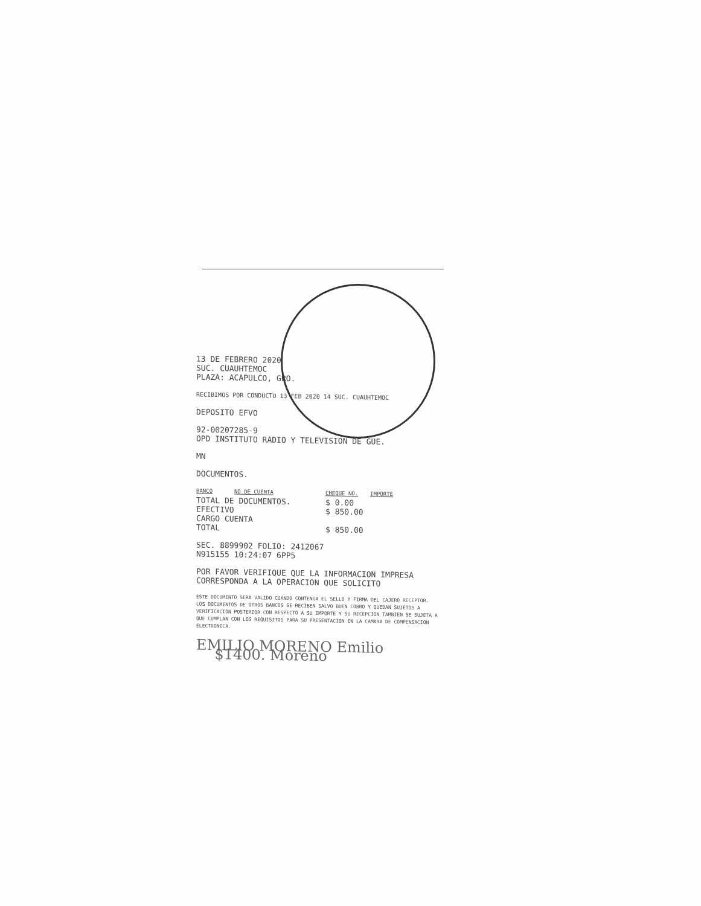13 DE FEBRERO 2020
SUC. CUAUHTEMOC
PLAZA: ACAPULCO, GRO.
RECIBIMOS POR CONDUCTO 13 FEB 2020 14 SUC. CUAUHTEMOC
DEPOSITO EFVO
92-00207285-9
OPD INSTITUTO RADIO Y TELEVISION DE GUE.
MN
DOCUMENTOS.
| BANCO | NO DE CUENTA | CHEQUE NO. | IMPORTE |
| --- | --- | --- | --- |
| TOTAL DE DOCUMENTOS. | | $ 0.00 | |
| EFECTIVO | | $ 850.00 | |
| CARGO CUENTA | | | |
| TOTAL | | $ 850.00 | |
SEC. 8899902 FOLIO: 2412067
N915155 10:24:07 6PP5
POR FAVOR VERIFIQUE QUE LA INFORMACION IMPRESA CORRESPONDA A LA OPERACION QUE SOLICITO
ESTE DOCUMENTO SERA VALIDO CUANDO CONTENGA EL SELLO Y FIRMA DEL CAJERO RECEPTOR. LOS DOCUMENTOS DE OTROS BANCOS SE RECIBEN SALVO BUEN COBRO Y QUEDAN SUJETOS A VERIFICACION POSTERIOR CON RESPECTO A SU IMPORTE Y SU RECEPCION TAMBIEN SE SUJETA A QUE CUMPLAN CON LOS REQUISITOS PARA SU PRESENTACION EN LA CAMARA DE COMPENSACION ELECTRONICA.
EMILIO MORENO Emilio
$1400. Moreno